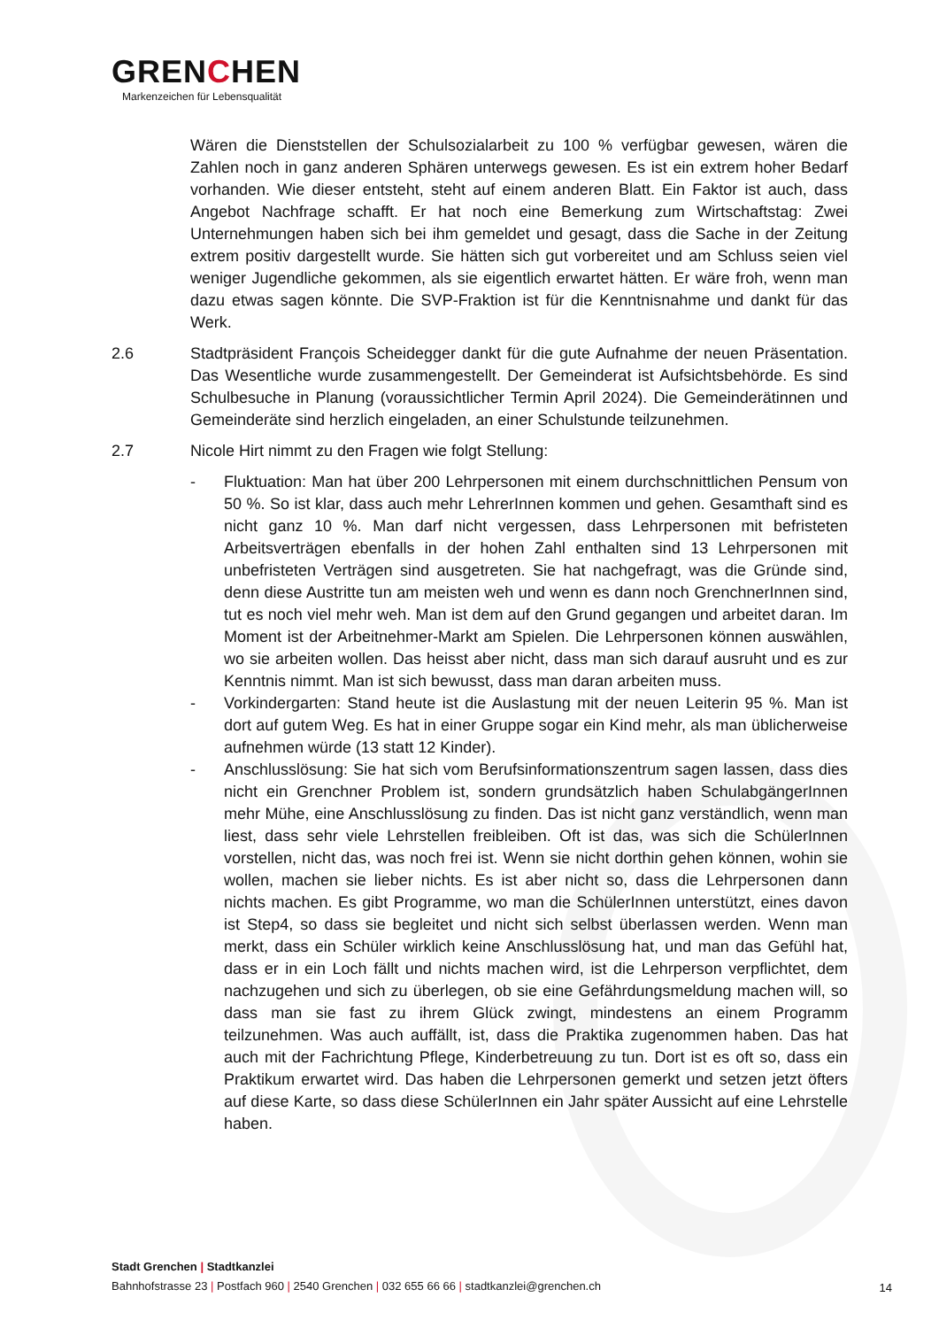GRENCHEN
Markenzeichen für Lebensqualität
Wären die Dienststellen der Schulsozialarbeit zu 100 % verfügbar gewesen, wären die Zahlen noch in ganz anderen Sphären unterwegs gewesen. Es ist ein extrem hoher Bedarf vorhanden. Wie dieser entsteht, steht auf einem anderen Blatt. Ein Faktor ist auch, dass Angebot Nachfrage schafft. Er hat noch eine Bemerkung zum Wirtschafts­tag: Zwei Unternehmungen haben sich bei ihm gemeldet und gesagt, dass die Sache in der Zeitung extrem positiv dargestellt wurde. Sie hätten sich gut vorbereitet und am Schluss seien viel weniger Jugendliche gekommen, als sie eigentlich erwartet hätten. Er wäre froh, wenn man dazu etwas sagen könnte. Die SVP-Fraktion ist für die Kennt­nisnahme und dankt für das Werk.
2.6 Stadtpräsident François Scheidegger dankt für die gute Aufnahme der neuen Präsen­tation. Das Wesentliche wurde zusammengestellt. Der Gemeinderat ist Aufsichtsbe­hörde. Es sind Schulbesuche in Planung (voraussichtlicher Termin April 2024). Die Ge­meinderätinnen und Gemeinderäte sind herzlich eingeladen, an einer Schulstunde teil­zunehmen.
2.7 Nicole Hirt nimmt zu den Fragen wie folgt Stellung:
- Fluktuation: Man hat über 200 Lehrpersonen mit einem durchschnittlichen Pensum von 50 %. So ist klar, dass auch mehr LehrerInnen kommen und gehen. Gesamt­haft sind es nicht ganz 10 %. Man darf nicht vergessen, dass Lehrpersonen mit befristeten Arbeitsverträgen ebenfalls in der hohen Zahl enthalten sind 13 Lehr­personen mit unbefristeten Verträgen sind ausgetreten. Sie hat nachgefragt, was die Gründe sind, denn diese Austritte tun am meisten weh und wenn es dann noch GrenchnerInnen sind, tut es noch viel mehr weh. Man ist dem auf den Grund ge­gangen und arbeitet daran. Im Moment ist der Arbeitnehmer-Markt am Spielen. Die Lehrpersonen können auswählen, wo sie arbeiten wollen. Das heisst aber nicht, dass man sich darauf ausruht und es zur Kenntnis nimmt. Man ist sich be­wusst, dass man daran arbeiten muss.
- Vorkindergarten: Stand heute ist die Auslastung mit der neuen Leiterin 95 %. Man ist dort auf gutem Weg. Es hat in einer Gruppe sogar ein Kind mehr, als man übli­cherweise aufnehmen würde (13 statt 12 Kinder).
- Anschlusslösung: Sie hat sich vom Berufsinformationszentrum sagen lassen, dass dies nicht ein Grenchner Problem ist, sondern grundsätzlich haben Schulabgän­gerInnen mehr Mühe, eine Anschlusslösung zu finden. Das ist nicht ganz verständ­lich, wenn man liest, dass sehr viele Lehrstellen freibleiben. Oft ist das, was sich die SchülerInnen vorstellen, nicht das, was noch frei ist. Wenn sie nicht dorthin gehen können, wohin sie wollen, machen sie lieber nichts. Es ist aber nicht so, dass die Lehrpersonen dann nichts machen. Es gibt Programme, wo man die SchülerInnen unterstützt, eines davon ist Step4, so dass sie begleitet und nicht sich selbst überlassen werden. Wenn man merkt, dass ein Schüler wirklich keine Anschlusslösung hat, und man das Gefühl hat, dass er in ein Loch fällt und nichts machen wird, ist die Lehrperson verpflichtet, dem nachzugehen und sich zu über­legen, ob sie eine Gefährdungsmeldung machen will, so dass man sie fast zu ih­rem Glück zwingt, mindestens an einem Programm teilzunehmen. Was auch auf­fällt, ist, dass die Praktika zugenommen haben. Das hat auch mit der Fachrichtung Pflege, Kinderbetreuung zu tun. Dort ist es oft so, dass ein Praktikum erwartet wird. Das haben die Lehrpersonen gemerkt und setzen jetzt öfters auf diese Karte, so dass diese SchülerInnen ein Jahr später Aussicht auf eine Lehrstelle haben.
Stadt Grenchen | Stadtkanzlei
Bahnhofstrasse 23 | Postfach 960 | 2540 Grenchen | 032 655 66 66 | stadtkanzlei@grenchen.ch
14